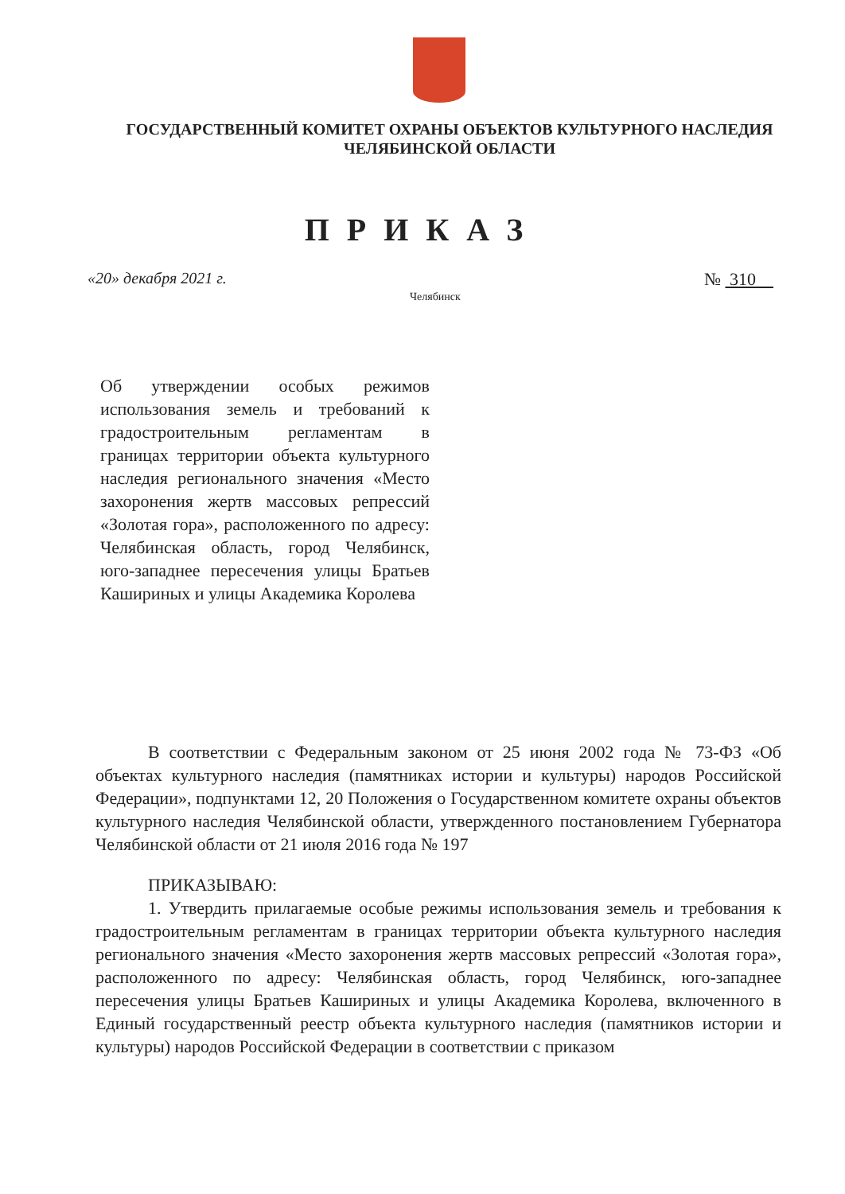ГОСУДАРСТВЕННЫЙ КОМИТЕТ ОХРАНЫ ОБЪЕКТОВ КУЛЬТУРНОГО НАСЛЕДИЯ
ЧЕЛЯБИНСКОЙ ОБЛАСТИ
ПРИКАЗ
«20» декабря 2021 г.
Челябинск
№ 310
Об утверждении особых режимов использования земель и требований к градостроительным регламентам в границах территории объекта культурного наследия регионального значения «Место захоронения жертв массовых репрессий «Золотая гора», расположенного по адресу: Челябинская область, город Челябинск, юго-западнее пересечения улицы Братьев Кашириных и улицы Академика Королева
В соответствии с Федеральным законом от 25 июня 2002 года № 73-ФЗ «Об объектах культурного наследия (памятниках истории и культуры) народов Российской Федерации», подпунктами 12, 20 Положения о Государственном комитете охраны объектов культурного наследия Челябинской области, утвержденного постановлением Губернатора Челябинской области от 21 июля 2016 года № 197
ПРИКАЗЫВАЮ:
1. Утвердить прилагаемые особые режимы использования земель и требования к градостроительным регламентам в границах территории объекта культурного наследия регионального значения «Место захоронения жертв массовых репрессий «Золотая гора», расположенного по адресу: Челябинская область, город Челябинск, юго-западнее пересечения улицы Братьев Кашириных и улицы Академика Королева, включенного в Единый государственный реестр объекта культурного наследия (памятников истории и культуры) народов Российской Федерации в соответствии с приказом